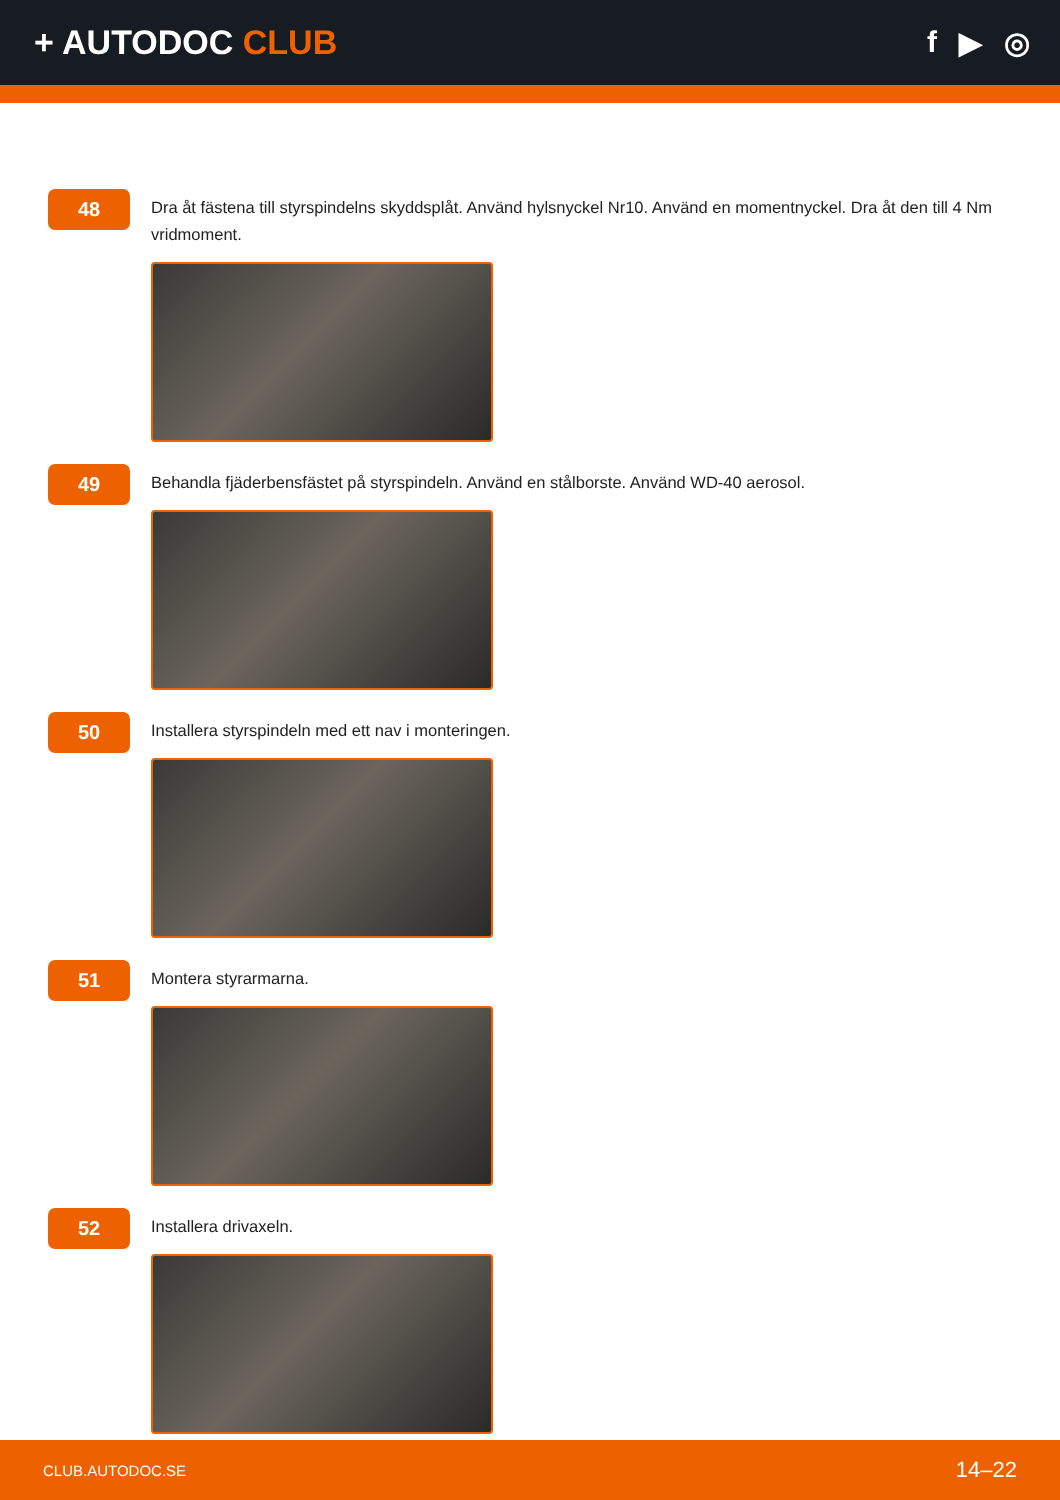+ AUTODOC CLUB f ▶ ◎
48
Dra åt fästena till styrspindelns skyddsplåt. Använd hylsnyckel Nr10. Använd en momentnyckel. Dra åt den till 4 Nm vridmoment.
49
Behandla fjäderbensfästet på styrspindeln. Använd en stålborste. Använd WD-40 aerosol.
50
Installera styrspindeln med ett nav i monteringen.
51
Montera styrarmarna.
52
Installera drivaxeln.
CLUB.AUTODOC.SE 14–22